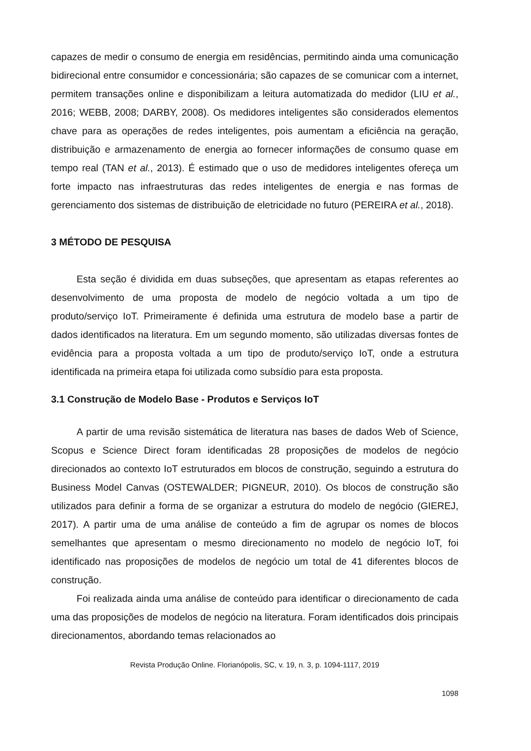capazes de medir o consumo de energia em residências, permitindo ainda uma comunicação bidirecional entre consumidor e concessionária; são capazes de se comunicar com a internet, permitem transações online e disponibilizam a leitura automatizada do medidor (LIU et al., 2016; WEBB, 2008; DARBY, 2008). Os medidores inteligentes são considerados elementos chave para as operações de redes inteligentes, pois aumentam a eficiência na geração, distribuição e armazenamento de energia ao fornecer informações de consumo quase em tempo real (TAN et al., 2013). É estimado que o uso de medidores inteligentes ofereça um forte impacto nas infraestruturas das redes inteligentes de energia e nas formas de gerenciamento dos sistemas de distribuição de eletricidade no futuro (PEREIRA et al., 2018).
3 MÉTODO DE PESQUISA
Esta seção é dividida em duas subseções, que apresentam as etapas referentes ao desenvolvimento de uma proposta de modelo de negócio voltada a um tipo de produto/serviço IoT. Primeiramente é definida uma estrutura de modelo base a partir de dados identificados na literatura. Em um segundo momento, são utilizadas diversas fontes de evidência para a proposta voltada a um tipo de produto/serviço IoT, onde a estrutura identificada na primeira etapa foi utilizada como subsídio para esta proposta.
3.1 Construção de Modelo Base - Produtos e Serviços IoT
A partir de uma revisão sistemática de literatura nas bases de dados Web of Science, Scopus e Science Direct foram identificadas 28 proposições de modelos de negócio direcionados ao contexto IoT estruturados em blocos de construção, seguindo a estrutura do Business Model Canvas (OSTEWALDER; PIGNEUR, 2010). Os blocos de construção são utilizados para definir a forma de se organizar a estrutura do modelo de negócio (GIEREJ, 2017). A partir uma de uma análise de conteúdo a fim de agrupar os nomes de blocos semelhantes que apresentam o mesmo direcionamento no modelo de negócio IoT, foi identificado nas proposições de modelos de negócio um total de 41 diferentes blocos de construção.
Foi realizada ainda uma análise de conteúdo para identificar o direcionamento de cada uma das proposições de modelos de negócio na literatura. Foram identificados dois principais direcionamentos, abordando temas relacionados ao
Revista Produção Online. Florianópolis, SC, v. 19, n. 3, p. 1094-1117, 2019
1098